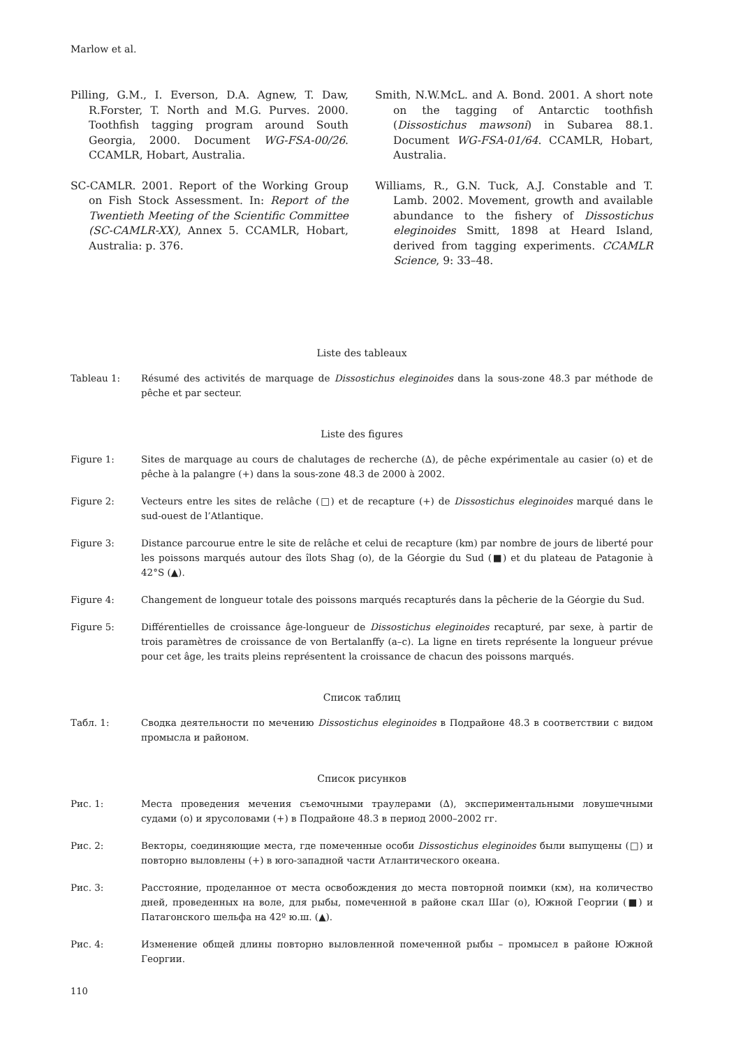Marlow et al.
Pilling, G.M., I. Everson, D.A. Agnew, T. Daw, R.Forster, T. North and M.G. Purves. 2000. Toothfish tagging program around South Georgia, 2000. Document WG-FSA-00/26. CCAMLR, Hobart, Australia.
SC-CAMLR. 2001. Report of the Working Group on Fish Stock Assessment. In: Report of the Twentieth Meeting of the Scientific Committee (SC-CAMLR-XX), Annex 5. CCAMLR, Hobart, Australia: p. 376.
Smith, N.W.McL. and A. Bond. 2001. A short note on the tagging of Antarctic toothfish (Dissostichus mawsoni) in Subarea 88.1. Document WG-FSA-01/64. CCAMLR, Hobart, Australia.
Williams, R., G.N. Tuck, A.J. Constable and T. Lamb. 2002. Movement, growth and available abundance to the fishery of Dissostichus eleginoides Smitt, 1898 at Heard Island, derived from tagging experiments. CCAMLR Science, 9: 33–48.
Liste des tableaux
Tableau 1: Résumé des activités de marquage de Dissostichus eleginoides dans la sous-zone 48.3 par méthode de pêche et par secteur.
Liste des figures
Figure 1: Sites de marquage au cours de chalutages de recherche (∆), de pêche expérimentale au casier (o) et de pêche à la palangre (+) dans la sous-zone 48.3 de 2000 à 2002.
Figure 2: Vecteurs entre les sites de relâche (□) et de recapture (+) de Dissostichus eleginoides marqué dans le sud-ouest de l’Atlantique.
Figure 3: Distance parcourue entre le site de relâche et celui de recapture (km) par nombre de jours de liberté pour les poissons marqués autour des îlots Shag (o), de la Géorgie du Sud (■) et du plateau de Patagonie à 42°S (▲).
Figure 4: Changement de longueur totale des poissons marqués recapturés dans la pêcherie de la Géorgie du Sud.
Figure 5: Différentielles de croissance âge-longueur de Dissostichus eleginoides recapturé, par sexe, à partir de trois paramètres de croissance de von Bertalanffy (a–c). La ligne en tirets représente la longueur prévue pour cet âge, les traits pleins représentent la croissance de chacun des poissons marqués.
Список таблиц
Табл. 1: Сводка деятельности по мечению Dissostichus eleginoides в Подрайоне 48.3 в соответствии с видом промысла и районом.
Список рисунков
Рис. 1: Места проведения мечения съемочными траулерами (∆), экспериментальными ловушечными судами (o) и ярусоловами (+) в Подрайоне 48.3 в период 2000–2002 гг.
Рис. 2: Векторы, соединяющие места, где помеченные особи Dissostichus eleginoides были выпущены (□) и повторно выловлены (+) в юго-западной части Атлантического океана.
Рис. 3: Расстояние, проделанное от места освобождения до места повторной поимки (км), на количество дней, проведенных на воле, для рыбы, помеченной в районе скал Шаг (o), Южной Георгии (■) и Патагонского шельфа на 42º ю.ш. (▲).
Рис. 4: Изменение общей длины повторно выловленной помеченной рыбы – промысел в районе Южной Георгии.
110